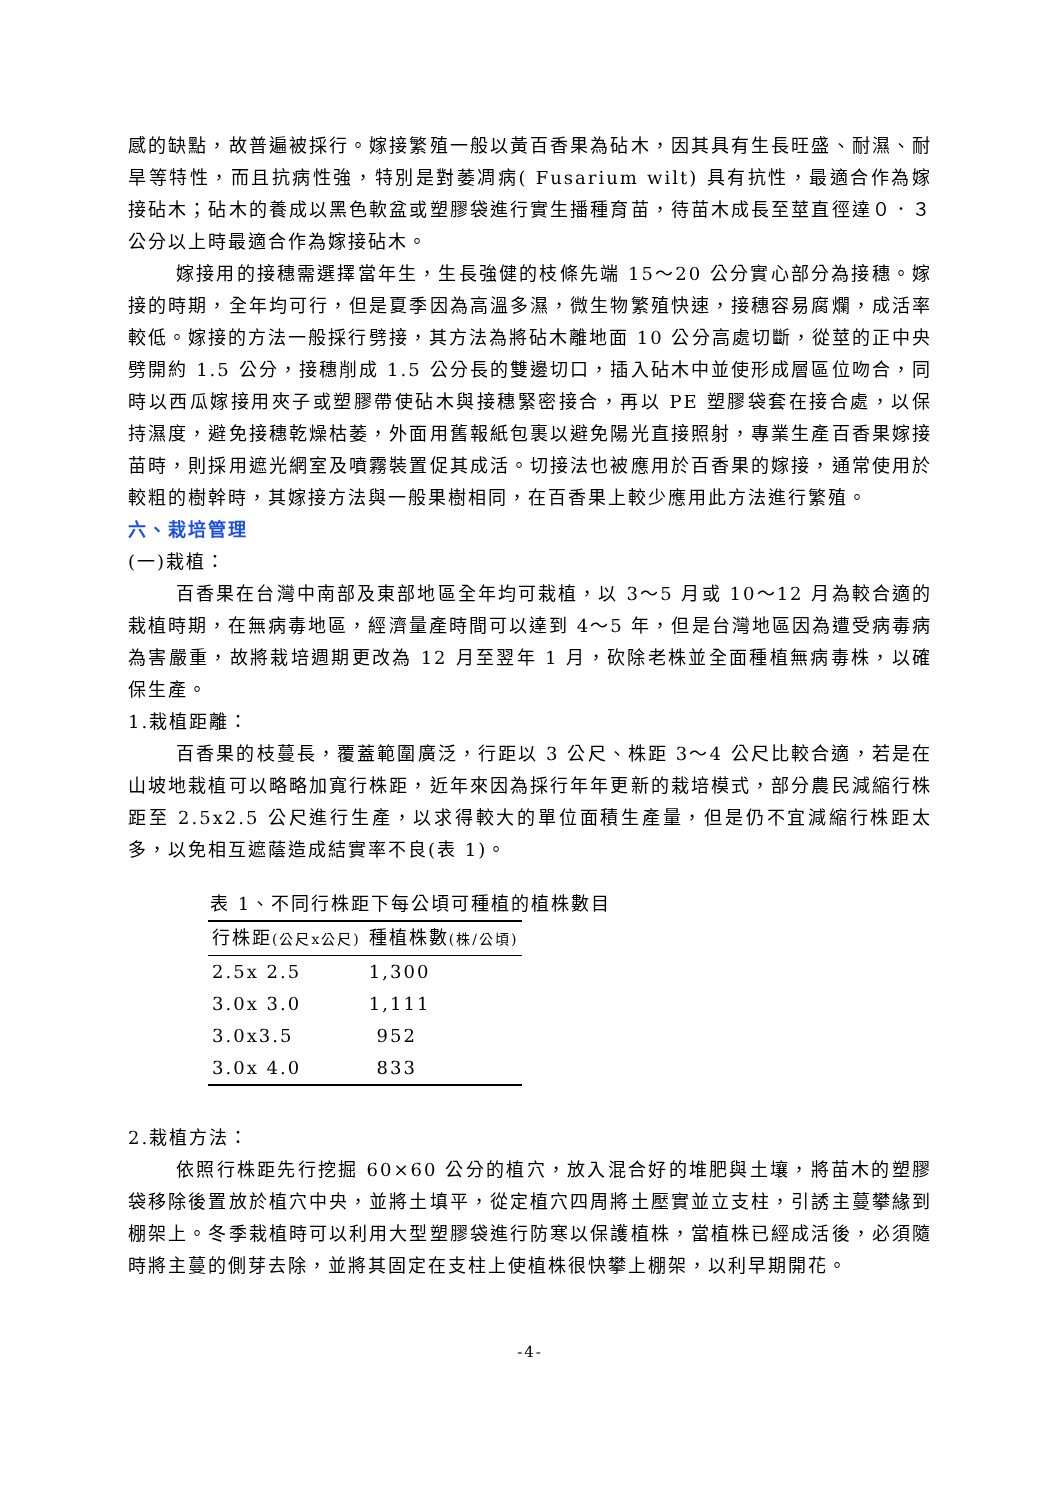感的缺點，故普遍被採行。嫁接繁殖一般以黃百香果為砧木，因其具有生長旺盛、耐濕、耐旱等特性，而且抗病性強，特別是對萎凋病( Fusarium wilt) 具有抗性，最適合作為嫁接砧木；砧木的養成以黑色軟盆或塑膠袋進行實生播種育苗，待苗木成長至莖直徑達０．３公分以上時最適合作為嫁接砧木。
嫁接用的接穗需選擇當年生，生長強健的枝條先端 15～20 公分實心部分為接穗。嫁接的時期，全年均可行，但是夏季因為高溫多濕，微生物繁殖快速，接穗容易腐爛，成活率較低。嫁接的方法一般採行劈接，其方法為將砧木離地面 10 公分高處切斷，從莖的正中央劈開約 1.5 公分，接穗削成 1.5 公分長的雙邊切口，插入砧木中並使形成層區位吻合，同時以西瓜嫁接用夾子或塑膠帶使砧木與接穗緊密接合，再以 PE 塑膠袋套在接合處，以保持濕度，避免接穗乾燥枯萎，外面用舊報紙包裹以避免陽光直接照射，專業生產百香果嫁接苗時，則採用遮光網室及噴霧裝置促其成活。切接法也被應用於百香果的嫁接，通常使用於較粗的樹幹時，其嫁接方法與一般果樹相同，在百香果上較少應用此方法進行繁殖。
六、栽培管理
(一)栽植：
百香果在台灣中南部及東部地區全年均可栽植，以 3～5 月或 10～12 月為較合適的栽植時期，在無病毒地區，經濟量產時間可以達到 4～5 年，但是台灣地區因為遭受病毒病為害嚴重，故將栽培週期更改為 12 月至翌年 1 月，砍除老株並全面種植無病毒株，以確保生產。
1.栽植距離：
百香果的枝蔓長，覆蓋範圍廣泛，行距以 3 公尺、株距 3～4 公尺比較合適，若是在山坡地栽植可以略略加寬行株距，近年來因為採行年年更新的栽培模式，部分農民減縮行株距至 2.5x2.5 公尺進行生產，以求得較大的單位面積生產量，但是仍不宜減縮行株距太多，以免相互遮蔭造成結實率不良(表 1)。
表 1、不同行株距下每公頃可種植的植株數目
| 行株距 (公尺x公尺) | 種植株數 (株/公頃) |
| --- | --- |
| 2.5x 2.5 | 1,300 |
| 3.0x 3.0 | 1,111 |
| 3.0x3.5 | 952 |
| 3.0x 4.0 | 833 |
2.栽植方法：
依照行株距先行挖掘 60×60 公分的植穴，放入混合好的堆肥與土壤，將苗木的塑膠袋移除後置放於植穴中央，並將土填平，從定植穴四周將土壓實並立支柱，引誘主蔓攀緣到棚架上。冬季栽植時可以利用大型塑膠袋進行防寒以保護植株，當植株已經成活後，必須隨時將主蔓的側芽去除，並將其固定在支柱上使植株很快攀上棚架，以利早期開花。
-4-